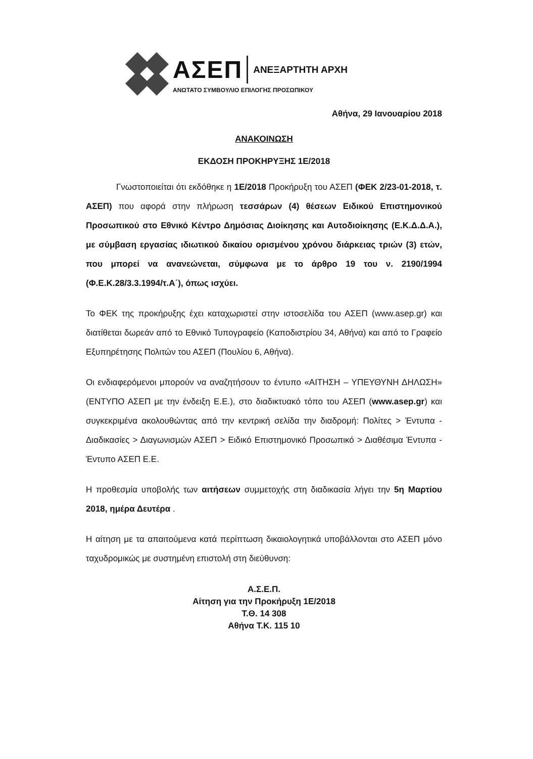ΑΣΕΠ ΑΝΕΞΑΡΤΗΤΗ ΑΡΧΗ
ΑΝΩΤΑΤΟ ΣΥΜΒΟΥΛΙΟ ΕΠΙΛΟΓΗΣ ΠΡΟΣΩΠΙΚΟΥ
Αθήνα, 29 Ιανουαρίου 2018
ΑΝΑΚΟΙΝΩΣΗ
ΕΚΔΟΣΗ ΠΡΟΚΗΡΥΞΗΣ 1Ε/2018
Γνωστοποιείται ότι εκδόθηκε η 1Ε/2018 Προκήρυξη του ΑΣΕΠ (ΦΕΚ 2/23-01-2018, τ. ΑΣΕΠ) που αφορά στην πλήρωση τεσσάρων (4) θέσεων Ειδικού Επιστημονικού Προσωπικού στο Εθνικό Κέντρο Δημόσιας Διοίκησης και Αυτοδιοίκησης (Ε.Κ.Δ.Δ.Α.), με σύμβαση εργασίας ιδιωτικού δικαίου ορισμένου χρόνου διάρκειας τριών (3) ετών, που μπορεί να ανανεώνεται, σύμφωνα με το άρθρο 19 του ν. 2190/1994 (Φ.Ε.Κ.28/3.3.1994/τ.Α΄), όπως ισχύει.
Το ΦΕΚ της προκήρυξης έχει καταχωριστεί στην ιστοσελίδα του ΑΣΕΠ (www.asep.gr) και διατίθεται δωρεάν από το Εθνικό Τυπογραφείο (Καποδιστρίου 34, Αθήνα) και από το Γραφείο Εξυπηρέτησης Πολιτών του ΑΣΕΠ (Πουλίου 6, Αθήνα).
Οι ενδιαφερόμενοι μπορούν να αναζητήσουν το έντυπο «ΑΙΤΗΣΗ – ΥΠΕΥΘΥΝΗ ΔΗΛΩΣΗ» (ΕΝΤΥΠΟ ΑΣΕΠ με την ένδειξη Ε.Ε.), στο διαδικτυακό τόπο του ΑΣΕΠ (www.asep.gr) και συγκεκριμένα ακολουθώντας από την κεντρική σελίδα την διαδρομή: Πολίτες > Έντυπα - Διαδικασίες > Διαγωνισμών ΑΣΕΠ > Ειδικό Επιστημονικό Προσωπικό > Διαθέσιμα Έντυπα - Έντυπο ΑΣΕΠ Ε.Ε.
Η προθεσμία υποβολής των αιτήσεων συμμετοχής στη διαδικασία λήγει την 5η Μαρτίου 2018, ημέρα Δευτέρα .
Η αίτηση με τα απαιτούμενα κατά περίπτωση δικαιολογητικά υποβάλλονται στο ΑΣΕΠ μόνο ταχυδρομικώς με συστημένη επιστολή στη διεύθυνση:
Α.Σ.Ε.Π.
Αίτηση για την Προκήρυξη 1Ε/2018
Τ.Θ. 14 308
Αθήνα Τ.Κ. 115 10